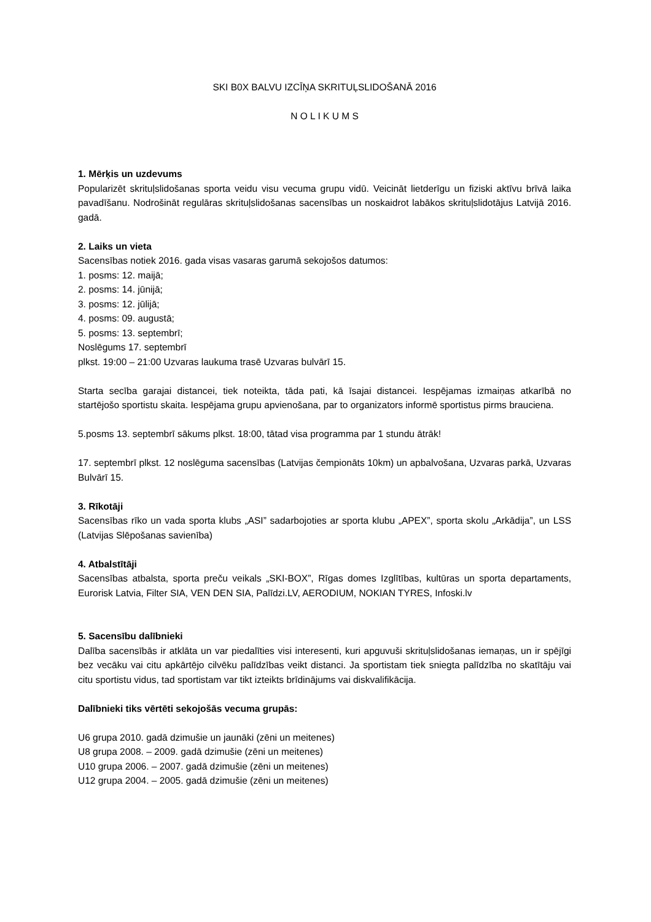SKI B0X BALVU IZCĪŅA SKRITUĻSLIDOŠANĀ 2016
N O L I K U M S
1. Mērķis un uzdevums
Popularizēt skrituļslidošanas sporta veidu visu vecuma grupu vidū. Veicināt lietderīgu un fiziski aktīvu brīvā laika pavadīšanu. Nodrošināt regulāras skrituļslidošanas sacensības un noskaidrot labākos skrituļslidotājus Latvijā 2016. gadā.
2. Laiks un vieta
Sacensības notiek 2016. gada visas vasaras garumā sekojošos datumos:
1. posms: 12. maijā;
2. posms: 14. jūnijā;
3. posms: 12. jūlijā;
4. posms: 09. augustā;
5. posms: 13. septembrī;
Noslēgums 17. septembrī
plkst. 19:00 – 21:00 Uzvaras laukuma trasē Uzvaras bulvārī 15.
Starta secība garajai distancei, tiek noteikta, tāda pati, kā īsajai distancei. Iespējamas izmaiņas atkarībā no startējošo sportistu skaita. Iespējama grupu apvienošana, par to organizators informē sportistus pirms brauciena.
5.posms 13. septembrī sākums plkst. 18:00, tātad visa programma par 1 stundu ātrāk!
17. septembrī plkst. 12 noslēguma sacensības (Latvijas čempionāts 10km) un apbalvošana, Uzvaras parkā, Uzvaras Bulvārī 15.
3. Rīkotāji
Sacensības rīko un vada sporta klubs „ASI” sadarbojoties ar sporta klubu „APEX”, sporta skolu „Arkādija”, un LSS (Latvijas Slēpošanas savienība)
4. Atbalstītāji
Sacensības atbalsta, sporta preču veikals „SKI-BOX”, Rīgas domes Izglītības, kultūras un sporta departaments, Eurorisk Latvia, Filter SIA, VEN DEN SIA, Palīdzi.LV, AERODIUM, NOKIAN TYRES, Infoski.lv
5. Sacensību dalībnieki
Dalība sacensībās ir atklāta un var piedalīties visi interesenti, kuri apguvuši skrituļslidošanas iemaņas, un ir spējīgi bez vecāku vai citu apkārtējo cilvēku palīdzības veikt distanci. Ja sportistam tiek sniegta palīdzība no skatītāju vai citu sportistu vidus, tad sportistam var tikt izteikts brīdinājums vai diskvalifikācija.
Dalībnieki tiks vērtēti sekojošās vecuma grupās:
U6 grupa 2010. gadā dzimušie un jaunāki (zēni un meitenes)
U8 grupa 2008. – 2009. gadā dzimušie (zēni un meitenes)
U10 grupa 2006. – 2007. gadā dzimušie (zēni un meitenes)
U12 grupa 2004. – 2005. gadā dzimušie (zēni un meitenes)